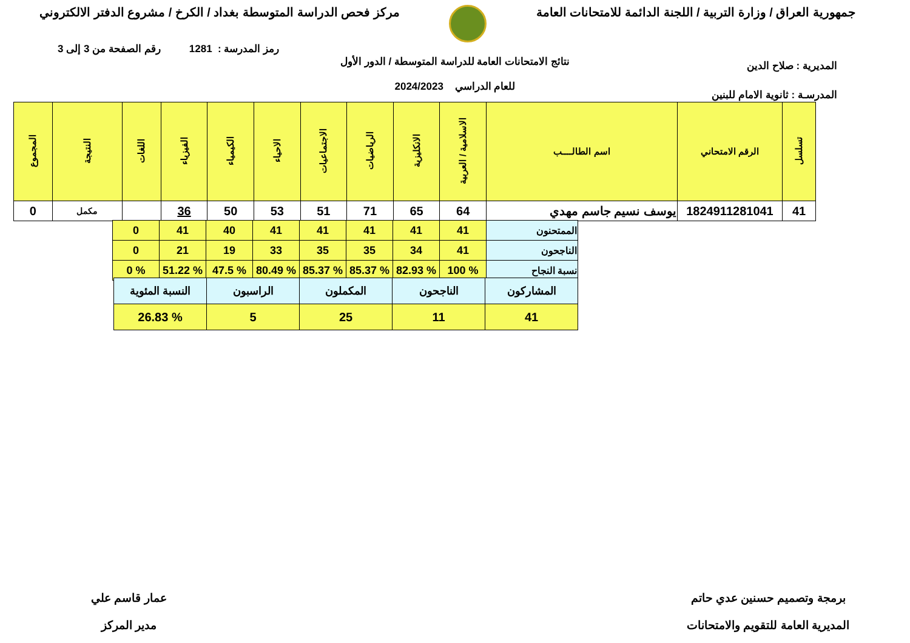جمهورية العراق / وزارة التربية / اللجنة الدائمة للامتحانات العامة
مركز فحص الدراسة المتوسطة بغداد / الكرخ / مشروع الدفتر الالكتروني
رمز المدرسة : 1281 رقم الصفحة من 3 إلى 3
نتائج الامتحانات العامة للدراسة المتوسطة / الدور الأول
للعام الدراسي 2024/2023
المديرية : صلاح الدين
المدرسـة : ثانوية الامام للبنين
| تسلسل | الرقم الامتحاني | اسم الطالــــب | الاسلامية / العربية | الانكليزية | الرياضيات | الاجتماعيات | الاحياء | الكيمياء | الفيزياء | اللغات | النتيجة | المجموع |
| --- | --- | --- | --- | --- | --- | --- | --- | --- | --- | --- | --- | --- |
| 41 | 1824911281041 | يوسف نسيم جاسم مهدي | 64 | 65 | 71 | 51 | 53 | 50 | 36 | | مكمل | 0 |
| الممتحنون | 41 | 41 | 41 | 41 | 41 | 40 | 41 | 0 |
| الناجحون | 41 | 34 | 35 | 35 | 33 | 19 | 21 | 0 |
| نسبة النجاح | % 100 | % 82.93 | % 85.37 | % 85.37 | % 80.49 | % 47.5 | % 51.22 | % 0 |
| المشاركون | الناجحون | المكملون | الراسبون | النسبة المئوية |
| 41 | 11 | 25 | 5 | % 26.83 |
برمجة وتصميم حسنين عدي حاتم
المديرية العامة للتقويم والامتحانات
عمار قاسم علي
مدير المركز